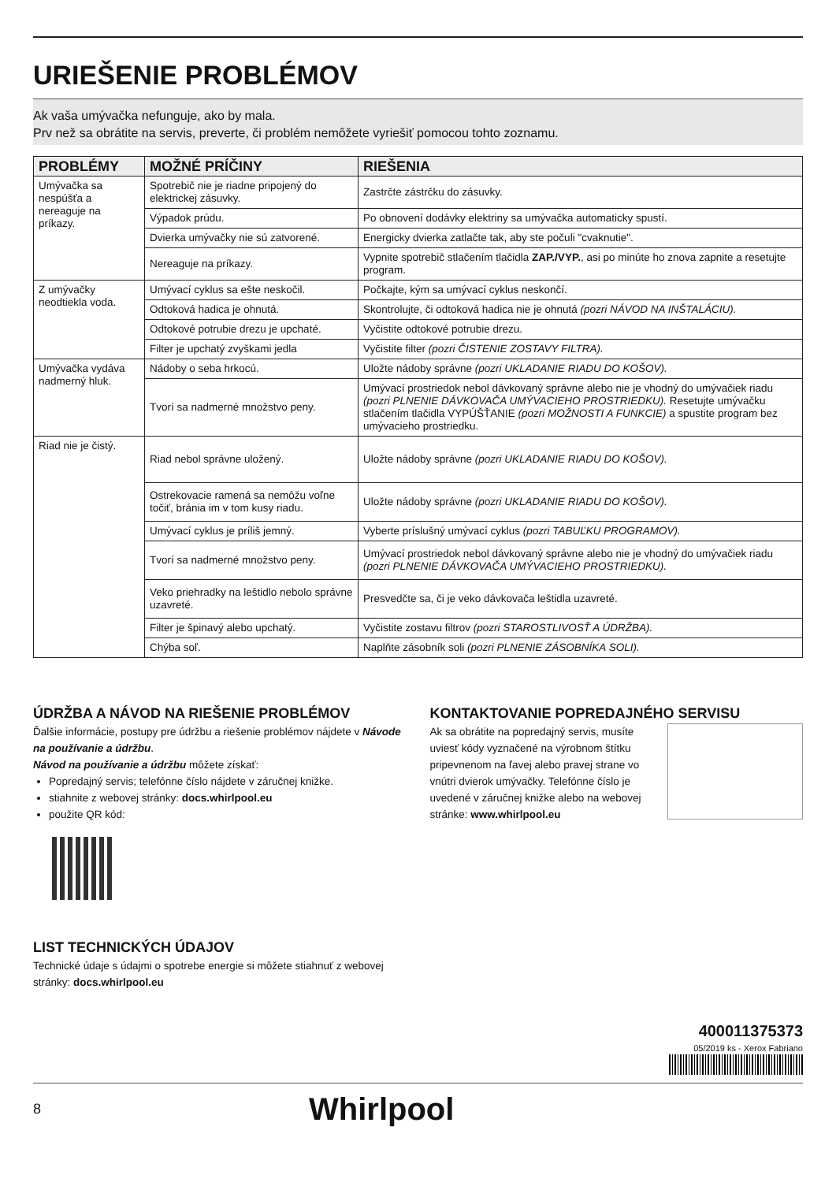URIEŠENIE PROBLÉMOV
Ak vaša umývačka nefunguje, ako by mala.
Prv než sa obrátite na servis, preverte, či problém nemôžete vyriešiť pomocou tohto zoznamu.
| PROBLÉMY | MOŽNÉ PRÍČINY | RIEŠENIA |
| --- | --- | --- |
| Umývačka sa nespúšťa a nereaguje na príkazy. | Spotrebič nie je riadne pripojený do elektrickej zásuvky. | Zastrčte zástrčku do zásuvky. |
| | Výpadok prúdu. | Po obnovení dodávky elektriny sa umývačka automaticky spustí. |
| | Dvierka umývačky nie sú zatvorené. | Energicky dvierka zatlačte tak, aby ste počuli "cvaknutie". |
| | Nereaguje na príkazy. | Vypnite spotrebič stlačením tlačidla ZAP./VYP. , asi po minúte ho znova zapnite a resetujte program. |
| Z umývačky neodtiekla voda. | Umývací cyklus sa ešte neskočil. | Počkajte, kým sa umývací cyklus neskončí. |
| | Odtoková hadica je ohnutá. | Skontrolujte, či odtoková hadica nie je ohnutá (pozri NÁVOD NA INŠTALÁCIU). |
| | Odtokové potrubie drezu je upchaté. | Vyčistite odtokové potrubie drezu. |
| | Filter je upchatý zvyškami jedla | Vyčistite filter (pozri ČISTENIE ZOSTAVY FILTRA). |
| Umývačka vydáva nadmerný hluk. | Nádoby o seba hrkocú. | Uložte nádoby správne (pozri UKLADANIE RIADU DO KOŠOV). |
| | Tvorí sa nadmerné množstvo peny. | Umývací prostriedok nebol dávkovaný správne alebo nie je vhodný do umývačiek riadu (pozri PLNENIE DÁVKOVAČA UMÝVACIEHO PROSTRIEDKU). Resetujte umývačku stlačením tlačidla VYPÚŠŤANIE (pozri MOŽNOSTI A FUNKCIE) a spustite program bez umývacieho prostriedku. |
| Riad nie je čistý. | Riad nebol správne uložený. | Uložte nádoby správne (pozri UKLADANIE RIADU DO KOŠOV). |
| | Ostrekovacie ramená sa nemôžu voľne točiť, bránia im v tom kusy riadu. | Uložte nádoby správne (pozri UKLADANIE RIADU DO KOŠOV). |
| | Umývací cyklus je príliš jemný. | Vyberte príslušný umývací cyklus (pozri TABUĽKU PROGRAMOV). |
| | Tvorí sa nadmerné množstvo peny. | Umývací prostriedok nebol dávkovaný správne alebo nie je vhodný do umývačiek riadu (pozri PLNENIE DÁVKOVAČA UMÝVACIEHO PROSTRIEDKU). |
| | Veko priehradky na leštidlo nebolo správne uzavreté. | Presvedčte sa, či je veko dávkovača leštidla uzavreté. |
| | Filter je špinavý alebo upchatý. | Vyčistite zostavu filtrov (pozri STAROSTLIVOSŤ A ÚDRŽBA). |
| | Chýba soľ. | Naplňte zásobník soli (pozri PLNENIE ZÁSOBNÍKA SOLI). |
ÚDRŽBA A NÁVOD NA RIEŠENIE PROBLÉMOV
Ďalšie informácie, postupy pre údržbu a riešenie problémov nájdete v Návode na používanie a údržbu.
Návod na používanie a údržbu môžete získať:
Popredajný servis; telefónne číslo nájdete v záručnej knižke.
stiahnite z webovej stránky: docs.whirlpool.eu
použite QR kód:
LIST TECHNICKÝCH ÚDAJOV
Technické údaje s údajmi o spotrebe energie si môžete stiahnuť z webovej stránky: docs.whirlpool.eu
KONTAKTOVANIE POPREDAJNÉHO SERVISU
Ak sa obrátite na popredajný servis, musíte uviesť kódy vyznačené na výrobnom štítku pripevnenom na ľavej alebo pravej strane vo vnútri dvierok umývačky. Telefónne číslo je uvedené v záručnej knižke alebo na webovej stránke: www.whirlpool.eu
400011375373
05/2019 ks - Xerox Fabriano
8 Whirlpool